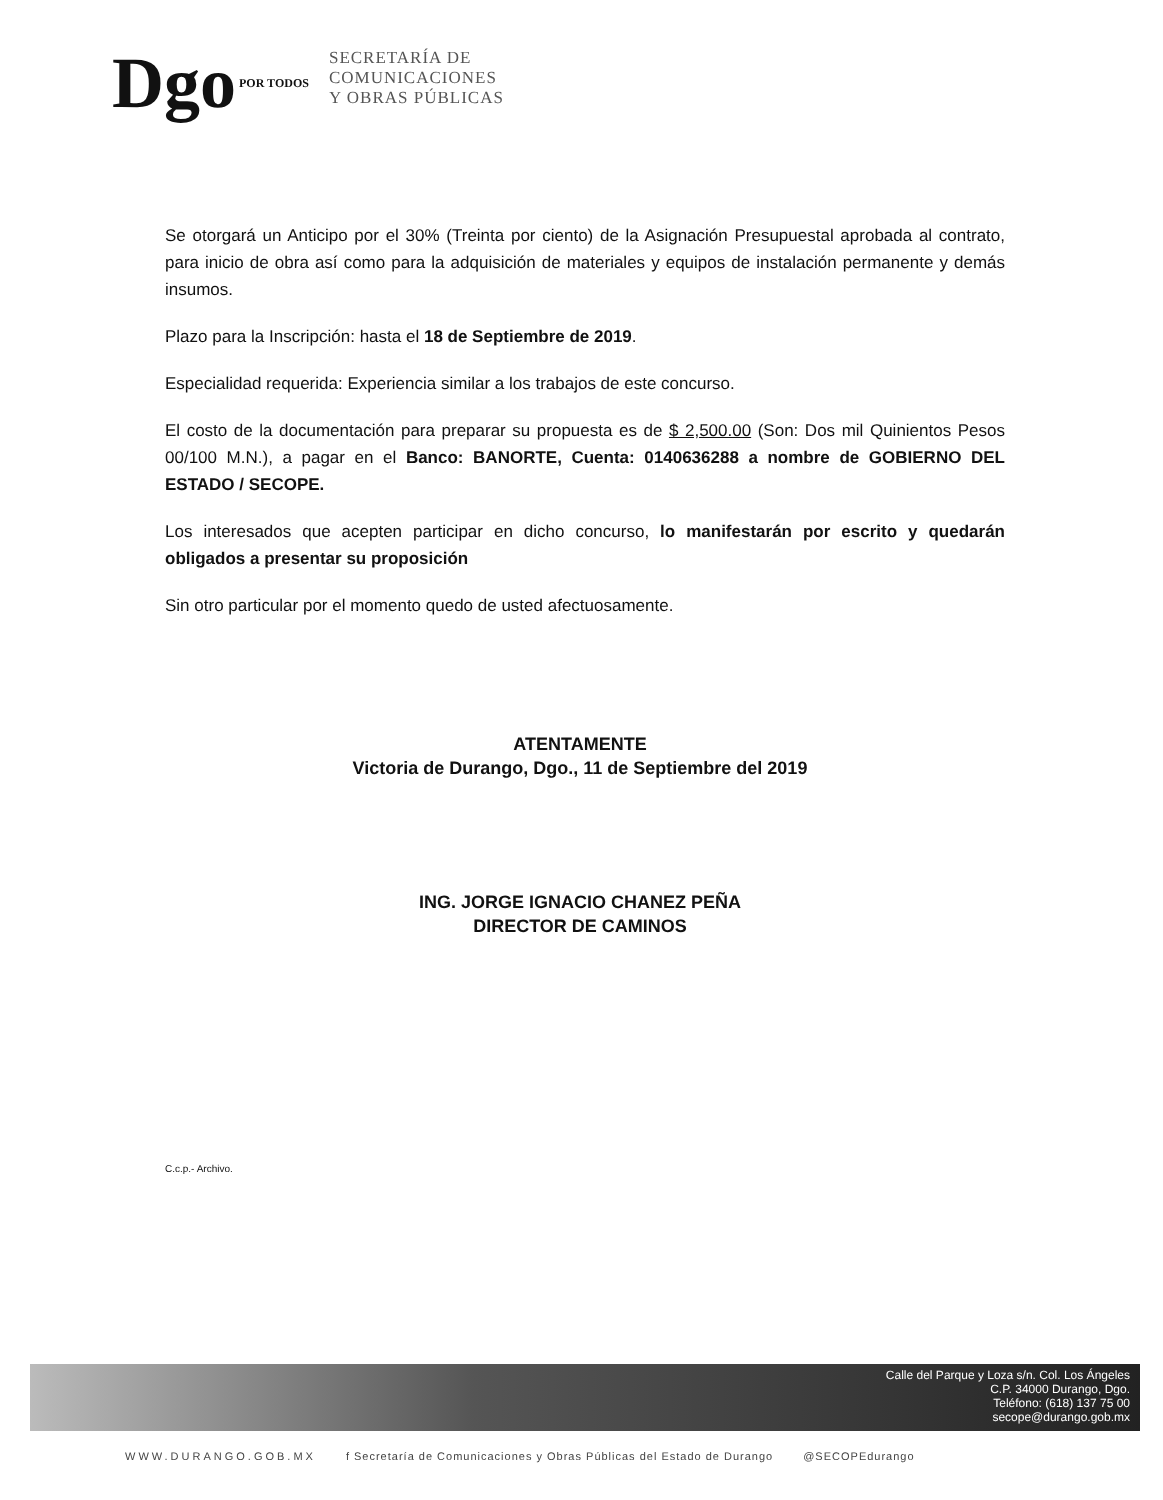Dgo POR TODOS
SECRETARÍA DE
COMUNICACIONES
Y OBRAS PÚBLICAS
Se otorgará un Anticipo por el 30% (Treinta por ciento) de la Asignación Presupuestal aprobada al contrato, para inicio de obra así como para la adquisición de materiales y equipos de instalación permanente y demás insumos.
Plazo para la Inscripción: hasta el 18 de Septiembre de 2019.
Especialidad requerida: Experiencia similar a los trabajos de este concurso.
El costo de la documentación para preparar su propuesta es de $ 2,500.00 (Son: Dos mil Quinientos Pesos 00/100 M.N.), a pagar en el Banco: BANORTE, Cuenta: 0140636288 a nombre de GOBIERNO DEL ESTADO / SECOPE.
Los interesados que acepten participar en dicho concurso, lo manifestarán por escrito y quedarán obligados a presentar su proposición
Sin otro particular por el momento quedo de usted afectuosamente.
ATENTAMENTE
Victoria de Durango, Dgo., 11 de Septiembre del 2019
ING. JORGE IGNACIO CHANEZ PEÑA
DIRECTOR DE CAMINOS
C.c.p.- Archivo.
Calle del Parque y Loza s/n. Col. Los Ángeles
C.P. 34000 Durango, Dgo.
Teléfono: (618) 137 75 00
secope@durango.gob.mx
WWW.DURANGO.GOB.MX f Secretaría de Comunicaciones y Obras Públicas del Estado de Durango @SECOPEdurango